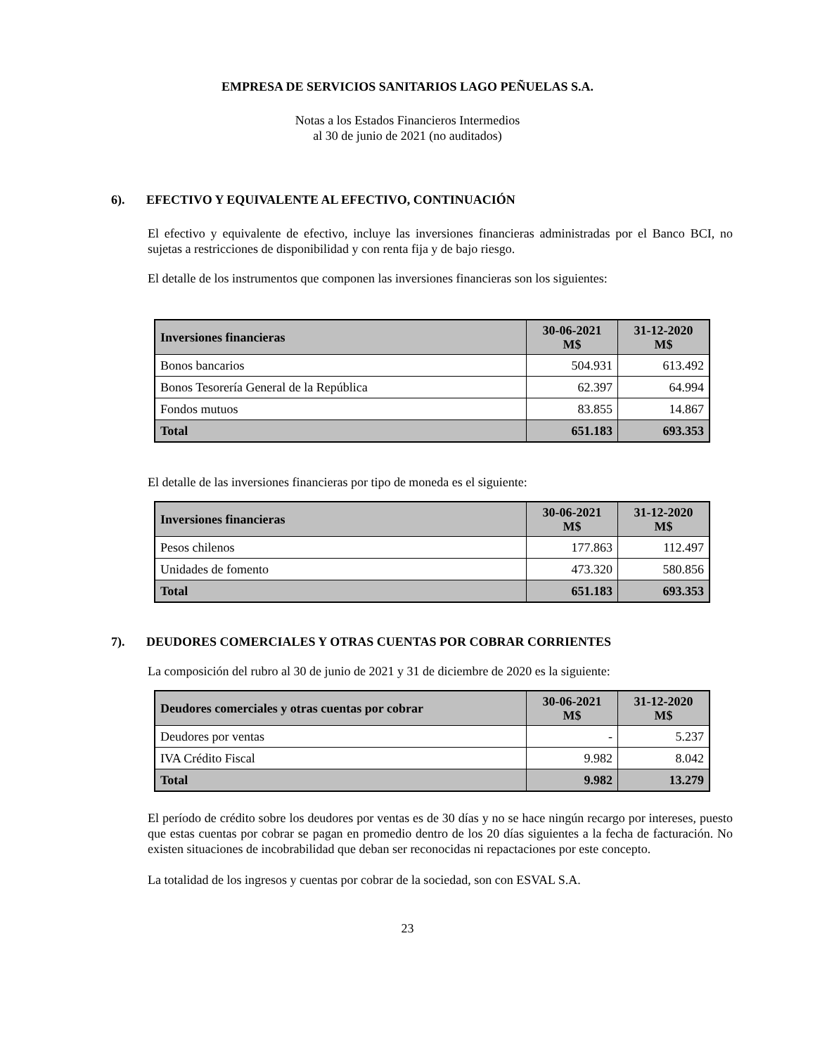EMPRESA DE SERVICIOS SANITARIOS LAGO PEÑUELAS S.A.
Notas a los Estados Financieros Intermedios
al 30 de junio de 2021 (no auditados)
6). EFECTIVO Y EQUIVALENTE AL EFECTIVO, CONTINUACIÓN
El efectivo y equivalente de efectivo, incluye las inversiones financieras administradas por el Banco BCI, no sujetas a restricciones de disponibilidad y con renta fija y de bajo riesgo.
El detalle de los instrumentos que componen las inversiones financieras son los siguientes:
| Inversiones financieras | 30-06-2021 M$ | 31-12-2020 M$ |
| --- | --- | --- |
| Bonos bancarios | 504.931 | 613.492 |
| Bonos Tesorería General de la República | 62.397 | 64.994 |
| Fondos mutuos | 83.855 | 14.867 |
| Total | 651.183 | 693.353 |
El detalle de las inversiones financieras por tipo de moneda es el siguiente:
| Inversiones financieras | 30-06-2021 M$ | 31-12-2020 M$ |
| --- | --- | --- |
| Pesos chilenos | 177.863 | 112.497 |
| Unidades de fomento | 473.320 | 580.856 |
| Total | 651.183 | 693.353 |
7). DEUDORES COMERCIALES Y OTRAS CUENTAS POR COBRAR CORRIENTES
La composición del rubro al 30 de junio de 2021 y 31 de diciembre de 2020 es la siguiente:
| Deudores comerciales y otras cuentas por cobrar | 30-06-2021 M$ | 31-12-2020 M$ |
| --- | --- | --- |
| Deudores por ventas | - | 5.237 |
| IVA Crédito Fiscal | 9.982 | 8.042 |
| Total | 9.982 | 13.279 |
El período de crédito sobre los deudores por ventas es de 30 días y no se hace ningún recargo por intereses, puesto que estas cuentas por cobrar se pagan en promedio dentro de los 20 días siguientes a la fecha de facturación. No existen situaciones de incobrabilidad que deban ser reconocidas ni repactaciones por este concepto.
La totalidad de los ingresos y cuentas por cobrar de la sociedad, son con ESVAL S.A.
23